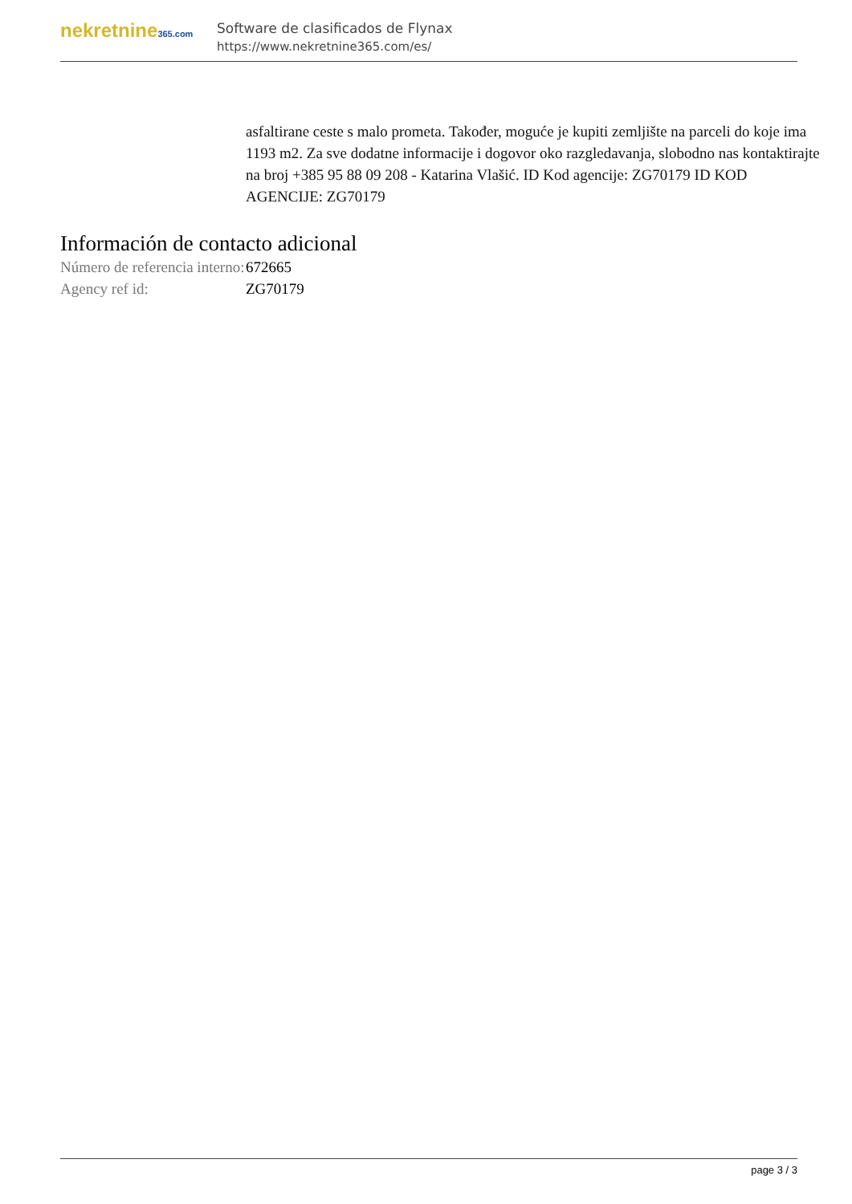nekretnine365.com
Software de clasificados de Flynax
https://www.nekretnine365.com/es/
asfaltirane ceste s malo prometa. Također, moguće je kupiti zemljište na parceli do koje ima 1193 m2. Za sve dodatne informacije i dogovor oko razgledavanja, slobodno nas kontaktirajte na broj +385 95 88 09 208 - Katarina Vlašić. ID Kod agencije: ZG70179 ID KOD AGENCIJE: ZG70179
Información de contacto adicional
| Número de referencia interno: | 672665 |
| Agency ref id: | ZG70179 |
page 3 / 3